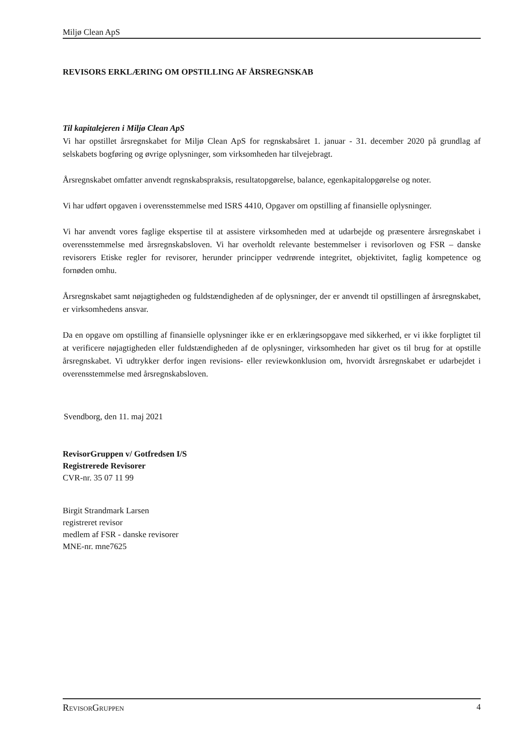Miljø Clean ApS
REVISORS ERKLÆRING OM OPSTILLING AF ÅRSREGNSKAB
Til kapitalejeren i Miljø Clean ApS
Vi har opstillet årsregnskabet for Miljø Clean ApS for regnskabsåret 1. januar - 31. december 2020 på grundlag af selskabets bogføring og øvrige oplysninger, som virksomheden har tilvejebragt.
Årsregnskabet omfatter anvendt regnskabspraksis, resultatopgørelse, balance, egenkapitalopgørelse og noter.
Vi har udført opgaven i overensstemmelse med ISRS 4410, Opgaver om opstilling af finansielle oplysninger.
Vi har anvendt vores faglige ekspertise til at assistere virksomheden med at udarbejde og præsentere årsregnskabet i overensstemmelse med årsregnskabsloven. Vi har overholdt relevante bestemmelser i revisorloven og FSR – danske revisorers Etiske regler for revisorer, herunder principper vedrørende integritet, objektivitet, faglig kompetence og fornøden omhu.
Årsregnskabet samt nøjagtigheden og fuldstændigheden af de oplysninger, der er anvendt til opstillingen af årsregnskabet, er virksomhedens ansvar.
Da en opgave om opstilling af finansielle oplysninger ikke er en erklæringsopgave med sikkerhed, er vi ikke forpligtet til at verificere nøjagtigheden eller fuldstændigheden af de oplysninger, virksomheden har givet os til brug for at opstille årsregnskabet. Vi udtrykker derfor ingen revisions- eller reviewkonklusion om, hvorvidt årsregnskabet er udarbejdet i overensstemmelse med årsregnskabsloven.
Svendborg, den 11. maj 2021
RevisorGruppen v/ Gotfredsen I/S
Registrerede Revisorer
CVR-nr. 35 07 11 99
Birgit Strandmark Larsen
registreret revisor
medlem af FSR - danske revisorer
MNE-nr. mne7625
RevisorGruppen 4